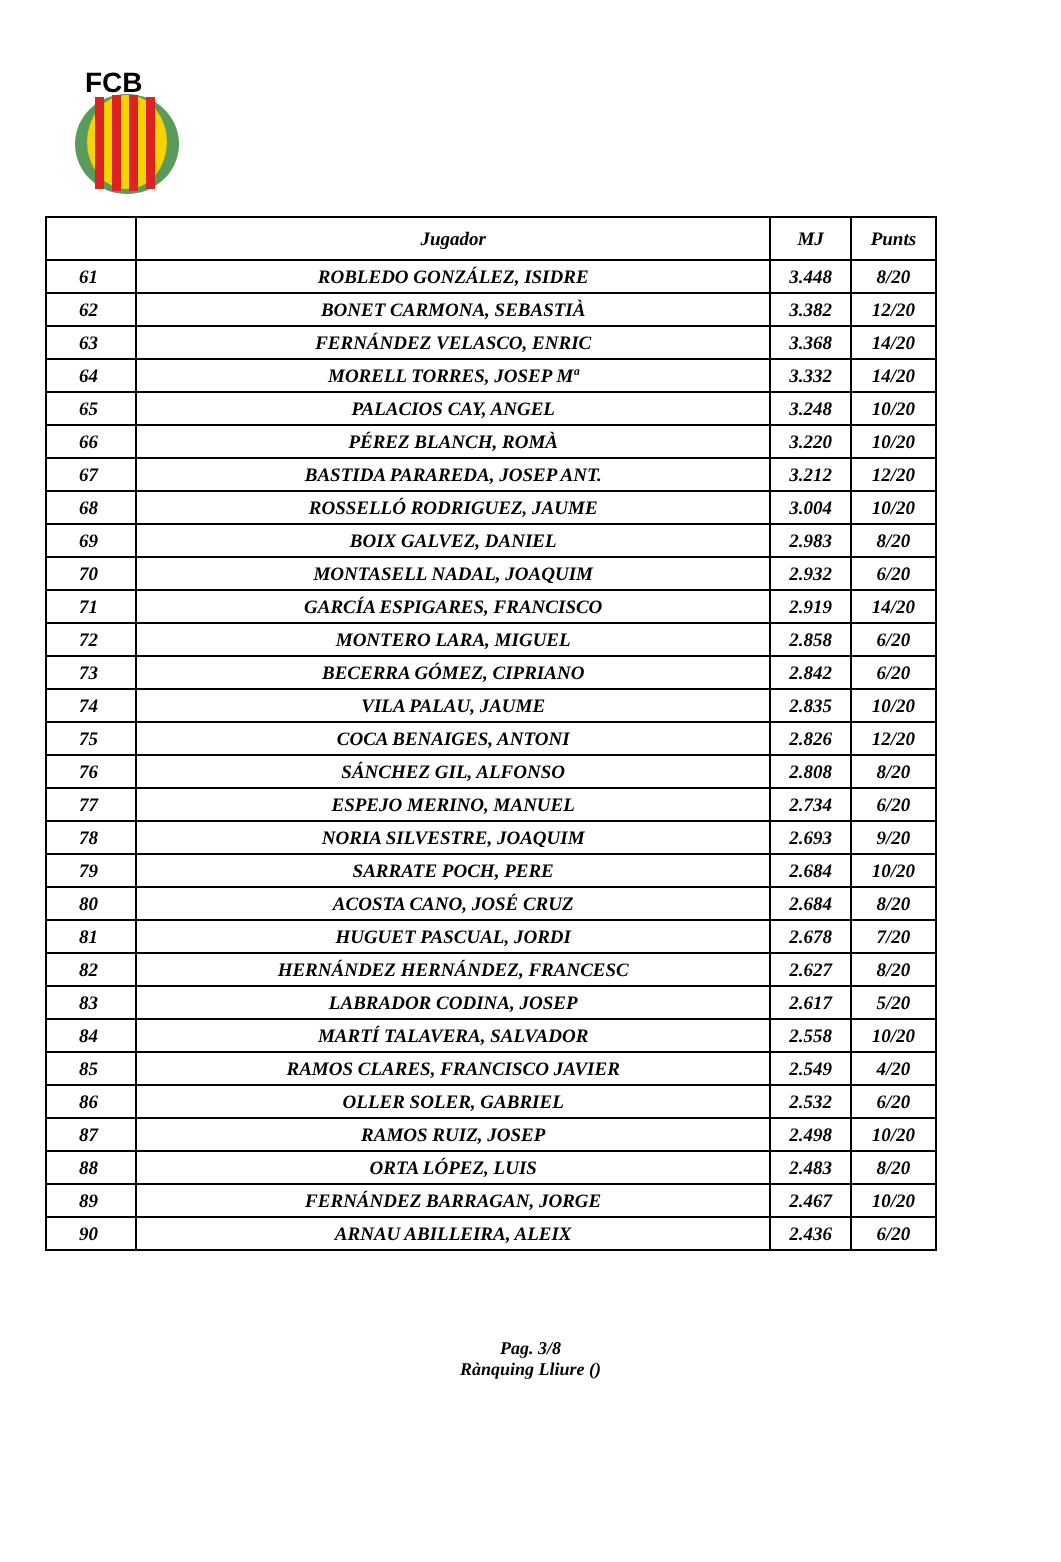FCB
| | Jugador | MJ | Punts |
| --- | --- | --- | --- |
| 61 | ROBLEDO GONZÁLEZ, ISIDRE | 3.448 | 8/20 |
| 62 | BONET CARMONA, SEBASTIÀ | 3.382 | 12/20 |
| 63 | FERNÁNDEZ VELASCO, ENRIC | 3.368 | 14/20 |
| 64 | MORELL TORRES, JOSEP Mª | 3.332 | 14/20 |
| 65 | PALACIOS CAY, ANGEL | 3.248 | 10/20 |
| 66 | PÉREZ BLANCH, ROMÀ | 3.220 | 10/20 |
| 67 | BASTIDA PARAREDA, JOSEP ANT. | 3.212 | 12/20 |
| 68 | ROSSELLÓ RODRIGUEZ, JAUME | 3.004 | 10/20 |
| 69 | BOIX GALVEZ, DANIEL | 2.983 | 8/20 |
| 70 | MONTASELL NADAL, JOAQUIM | 2.932 | 6/20 |
| 71 | GARCÍA ESPIGARES, FRANCISCO | 2.919 | 14/20 |
| 72 | MONTERO LARA, MIGUEL | 2.858 | 6/20 |
| 73 | BECERRA GÓMEZ, CIPRIANO | 2.842 | 6/20 |
| 74 | VILA PALAU, JAUME | 2.835 | 10/20 |
| 75 | COCA BENAIGES, ANTONI | 2.826 | 12/20 |
| 76 | SÁNCHEZ GIL, ALFONSO | 2.808 | 8/20 |
| 77 | ESPEJO MERINO, MANUEL | 2.734 | 6/20 |
| 78 | NORIA SILVESTRE, JOAQUIM | 2.693 | 9/20 |
| 79 | SARRATE POCH, PERE | 2.684 | 10/20 |
| 80 | ACOSTA CANO, JOSÉ CRUZ | 2.684 | 8/20 |
| 81 | HUGUET PASCUAL, JORDI | 2.678 | 7/20 |
| 82 | HERNÁNDEZ HERNÁNDEZ, FRANCESC | 2.627 | 8/20 |
| 83 | LABRADOR CODINA, JOSEP | 2.617 | 5/20 |
| 84 | MARTÍ TALAVERA, SALVADOR | 2.558 | 10/20 |
| 85 | RAMOS CLARES, FRANCISCO JAVIER | 2.549 | 4/20 |
| 86 | OLLER SOLER, GABRIEL | 2.532 | 6/20 |
| 87 | RAMOS RUIZ, JOSEP | 2.498 | 10/20 |
| 88 | ORTA LÓPEZ, LUIS | 2.483 | 8/20 |
| 89 | FERNÁNDEZ BARRAGAN, JORGE | 2.467 | 10/20 |
| 90 | ARNAU ABILLEIRA, ALEIX | 2.436 | 6/20 |
Pag. 3/8
Rànquing Lliure ()